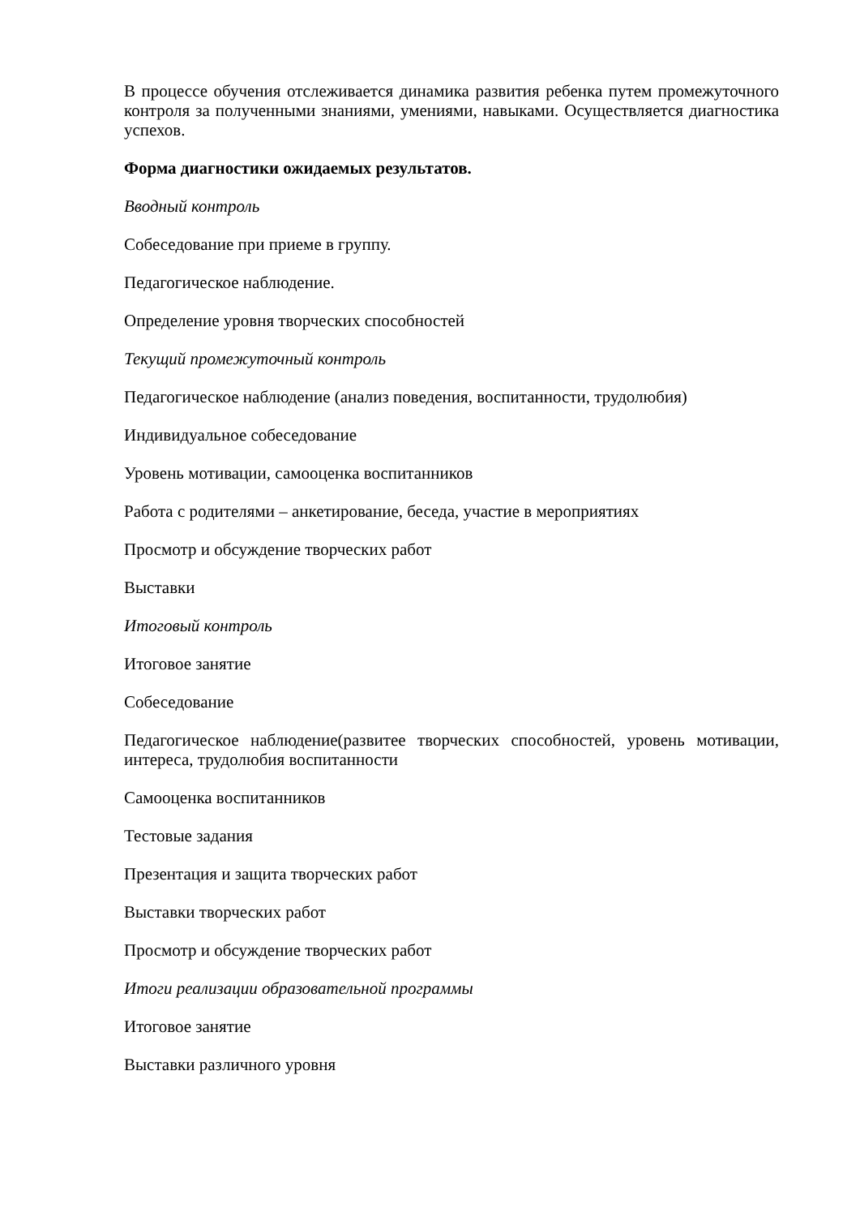В процессе обучения отслеживается динамика развития ребенка путем промежуточного контроля за полученными знаниями, умениями, навыками. Осуществляется диагностика успехов.
Форма диагностики ожидаемых результатов.
Вводный контроль
Собеседование при приеме в группу.
Педагогическое наблюдение.
Определение уровня творческих способностей
Текущий промежуточный контроль
Педагогическое наблюдение (анализ поведения, воспитанности, трудолюбия)
Индивидуальное собеседование
Уровень мотивации, самооценка воспитанников
Работа с родителями – анкетирование, беседа, участие в мероприятиях
Просмотр и обсуждение творческих работ
Выставки
Итоговый контроль
Итоговое занятие
Собеседование
Педагогическое наблюдение(развитее творческих способностей, уровень мотивации, интереса, трудолюбия воспитанности
Самооценка воспитанников
Тестовые задания
Презентация и защита творческих работ
Выставки творческих работ
Просмотр и обсуждение творческих работ
Итоги реализации образовательной программы
Итоговое занятие
Выставки различного уровня